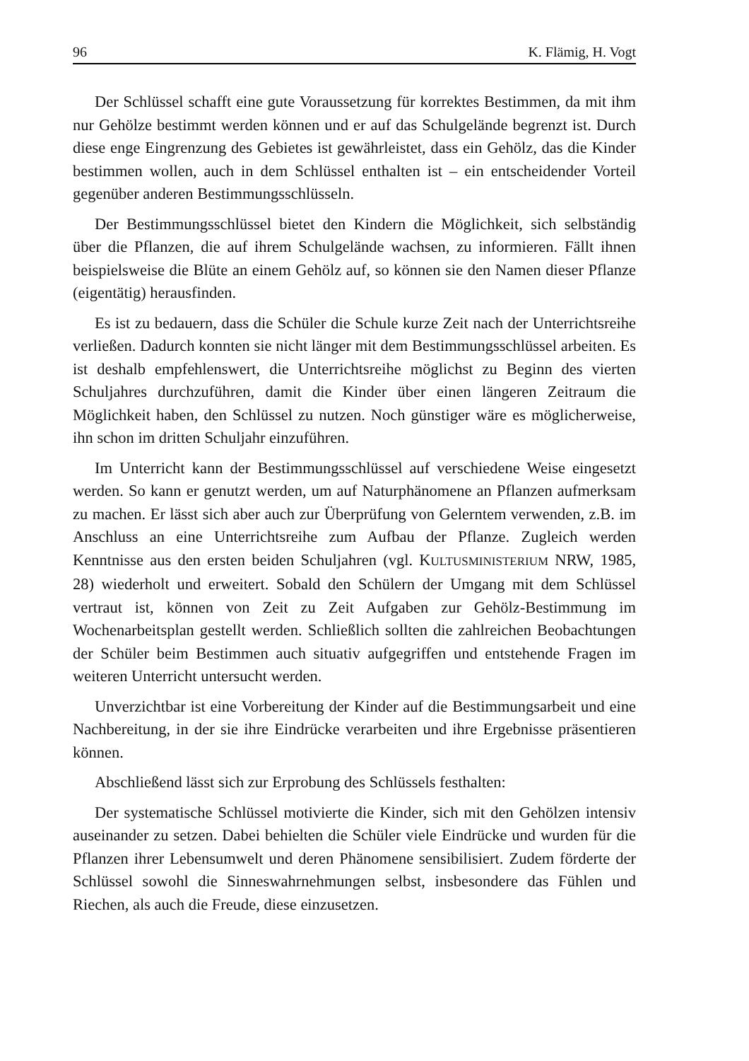96 K. Flämig, H. Vogt
Der Schlüssel schafft eine gute Voraussetzung für korrektes Bestimmen, da mit ihm nur Gehölze bestimmt werden können und er auf das Schulgelände begrenzt ist. Durch diese enge Eingrenzung des Gebietes ist gewährleistet, dass ein Gehölz, das die Kinder bestimmen wollen, auch in dem Schlüssel enthalten ist – ein entscheidender Vorteil gegenüber anderen Bestimmungsschlüsseln.
Der Bestimmungsschlüssel bietet den Kindern die Möglichkeit, sich selbständig über die Pflanzen, die auf ihrem Schulgelände wachsen, zu informieren. Fällt ihnen beispielsweise die Blüte an einem Gehölz auf, so können sie den Namen dieser Pflanze (eigentätig) herausfinden.
Es ist zu bedauern, dass die Schüler die Schule kurze Zeit nach der Unterrichtsreihe verließen. Dadurch konnten sie nicht länger mit dem Bestimmungsschlüssel arbeiten. Es ist deshalb empfehlenswert, die Unterrichtsreihe möglichst zu Beginn des vierten Schuljahres durchzuführen, damit die Kinder über einen längeren Zeitraum die Möglichkeit haben, den Schlüssel zu nutzen. Noch günstiger wäre es möglicherweise, ihn schon im dritten Schuljahr einzuführen.
Im Unterricht kann der Bestimmungsschlüssel auf verschiedene Weise eingesetzt werden. So kann er genutzt werden, um auf Naturphänomene an Pflanzen aufmerksam zu machen. Er lässt sich aber auch zur Überprüfung von Gelerntem verwenden, z.B. im Anschluss an eine Unterrichtsreihe zum Aufbau der Pflanze. Zugleich werden Kenntnisse aus den ersten beiden Schuljahren (vgl. KULTUSMINISTERIUM NRW, 1985, 28) wiederholt und erweitert. Sobald den Schülern der Umgang mit dem Schlüssel vertraut ist, können von Zeit zu Zeit Aufgaben zur Gehölz-Bestimmung im Wochenarbeitsplan gestellt werden. Schließlich sollten die zahlreichen Beobachtungen der Schüler beim Bestimmen auch situativ aufgegriffen und entstehende Fragen im weiteren Unterricht untersucht werden.
Unverzichtbar ist eine Vorbereitung der Kinder auf die Bestimmungsarbeit und eine Nachbereitung, in der sie ihre Eindrücke verarbeiten und ihre Ergebnisse präsentieren können.
Abschließend lässt sich zur Erprobung des Schlüssels festhalten:
Der systematische Schlüssel motivierte die Kinder, sich mit den Gehölzen intensiv auseinander zu setzen. Dabei behielten die Schüler viele Eindrücke und wurden für die Pflanzen ihrer Lebensumwelt und deren Phänomene sensibilisiert. Zudem förderte der Schlüssel sowohl die Sinneswahrnehmungen selbst, insbesondere das Fühlen und Riechen, als auch die Freude, diese einzusetzen.